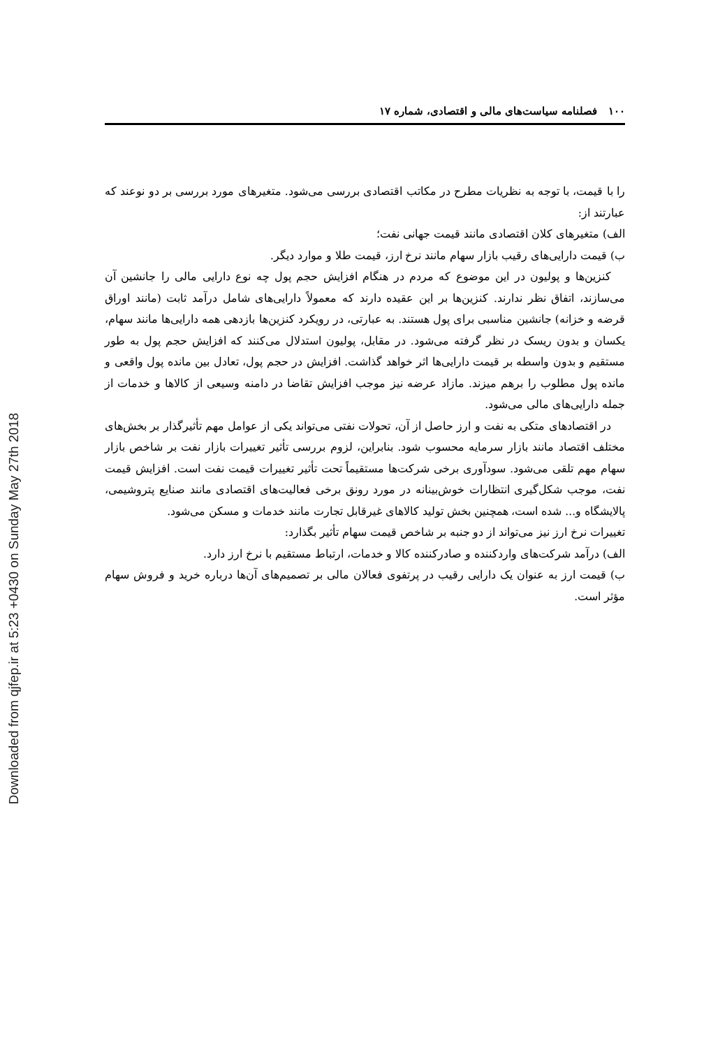Downloaded from qjfep.ir at 5:23 +0430 on Sunday May 27th 2018
۱۰۰ فصلنامه سیاست‌های مالی و اقتصادی، شماره ۱۷
را با قیمت، با توجه به نظریات مطرح در مکاتب اقتصادی بررسی می‌شود. متغیرهای مورد بررسی بر دو نوعند که عبارتند از:
الف) متغیرهای کلان اقتصادی مانند قیمت جهانی نفت؛
ب) قیمت دارایی‌های رقیب بازار سهام مانند نرخ ارز، قیمت طلا و موارد دیگر.
کنزین‌ها و پولیون در این موضوع که مردم در هنگام افزایش حجم پول چه نوع دارایی مالی را جانشین آن می‌سازند، اتفاق نظر ندارند. کنزین‌ها بر این عقیده دارند که معمولاً دارایی‌های شامل درآمد ثابت (مانند اوراق قرضه و خزانه) جانشین مناسبی برای پول هستند. به عبارتی، در رویکرد کنزین‌ها بازدهی همه دارایی‌ها مانند سهام، یکسان و بدون ریسک در نظر گرفته می‌شود. در مقابل، پولیون استدلال می‌کنند که افزایش حجم پول به طور مستقیم و بدون واسطه بر قیمت دارایی‌ها اثر خواهد گذاشت. افزایش در حجم پول، تعادل بین مانده پول واقعی و مانده پول مطلوب را برهم میزند. مازاد عرضه نیز موجب افزایش تقاضا در دامنه وسیعی از کالاها و خدمات از جمله دارایی‌های مالی می‌شود.
در اقتصادهای متکی به نفت و ارز حاصل از آن، تحولات نفتی می‌تواند یکی از عوامل مهم تأثیرگذار بر بخش‌های مختلف اقتصاد مانند بازار سرمایه محسوب شود. بنابراین، لزوم بررسی تأثیر تغییرات بازار نفت بر شاخص بازار سهام مهم تلقی می‌شود. سودآوری برخی شرکت‌ها مستقیماً تحت تأثیر تغییرات قیمت نفت است. افزایش قیمت نفت، موجب شکل‌گیری انتظارات خوش‌بینانه در مورد رونق برخی فعالیت‌های اقتصادی مانند صنایع پتروشیمی، پالایشگاه و... شده است، همچنین بخش تولید کالاهای غیرقابل تجارت مانند خدمات و مسکن می‌شود.
تغییرات نرخ ارز نیز می‌تواند از دو جنبه بر شاخص قیمت سهام تأثیر بگذارد:
الف) درآمد شرکت‌های واردکننده و صادرکننده کالا و خدمات، ارتباط مستقیم با نرخ ارز دارد.
ب) قیمت ارز به عنوان یک دارایی رقیب در پرتفوی فعالان مالی بر تصمیم‌های آن‌ها درباره خرید و فروش سهام مؤثر است.